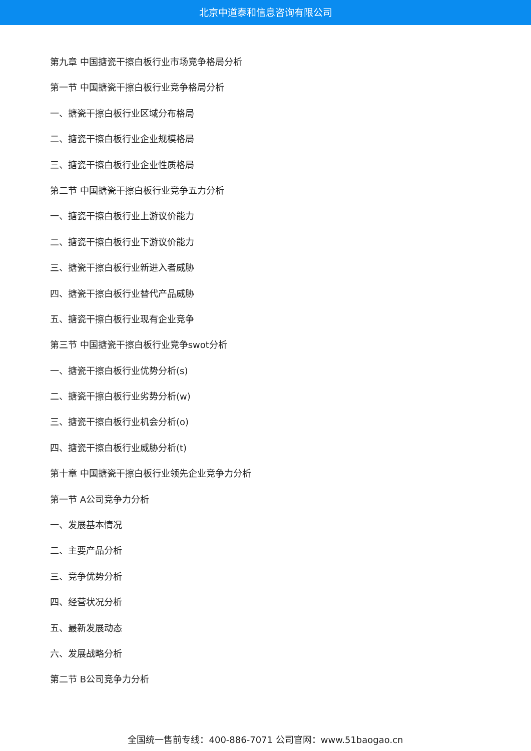北京中道泰和信息咨询有限公司
第九章 中国搪瓷干擦白板行业市场竞争格局分析
第一节 中国搪瓷干擦白板行业竞争格局分析
一、搪瓷干擦白板行业区域分布格局
二、搪瓷干擦白板行业企业规模格局
三、搪瓷干擦白板行业企业性质格局
第二节 中国搪瓷干擦白板行业竞争五力分析
一、搪瓷干擦白板行业上游议价能力
二、搪瓷干擦白板行业下游议价能力
三、搪瓷干擦白板行业新进入者威胁
四、搪瓷干擦白板行业替代产品威胁
五、搪瓷干擦白板行业现有企业竞争
第三节 中国搪瓷干擦白板行业竞争swot分析
一、搪瓷干擦白板行业优势分析(s)
二、搪瓷干擦白板行业劣势分析(w)
三、搪瓷干擦白板行业机会分析(o)
四、搪瓷干擦白板行业威胁分析(t)
第十章 中国搪瓷干擦白板行业领先企业竞争力分析
第一节 A公司竞争力分析
一、发展基本情况
二、主要产品分析
三、竞争优势分析
四、经营状况分析
五、最新发展动态
六、发展战略分析
第二节 B公司竞争力分析
全国统一售前专线：400-886-7071 公司官网：www.51baogao.cn